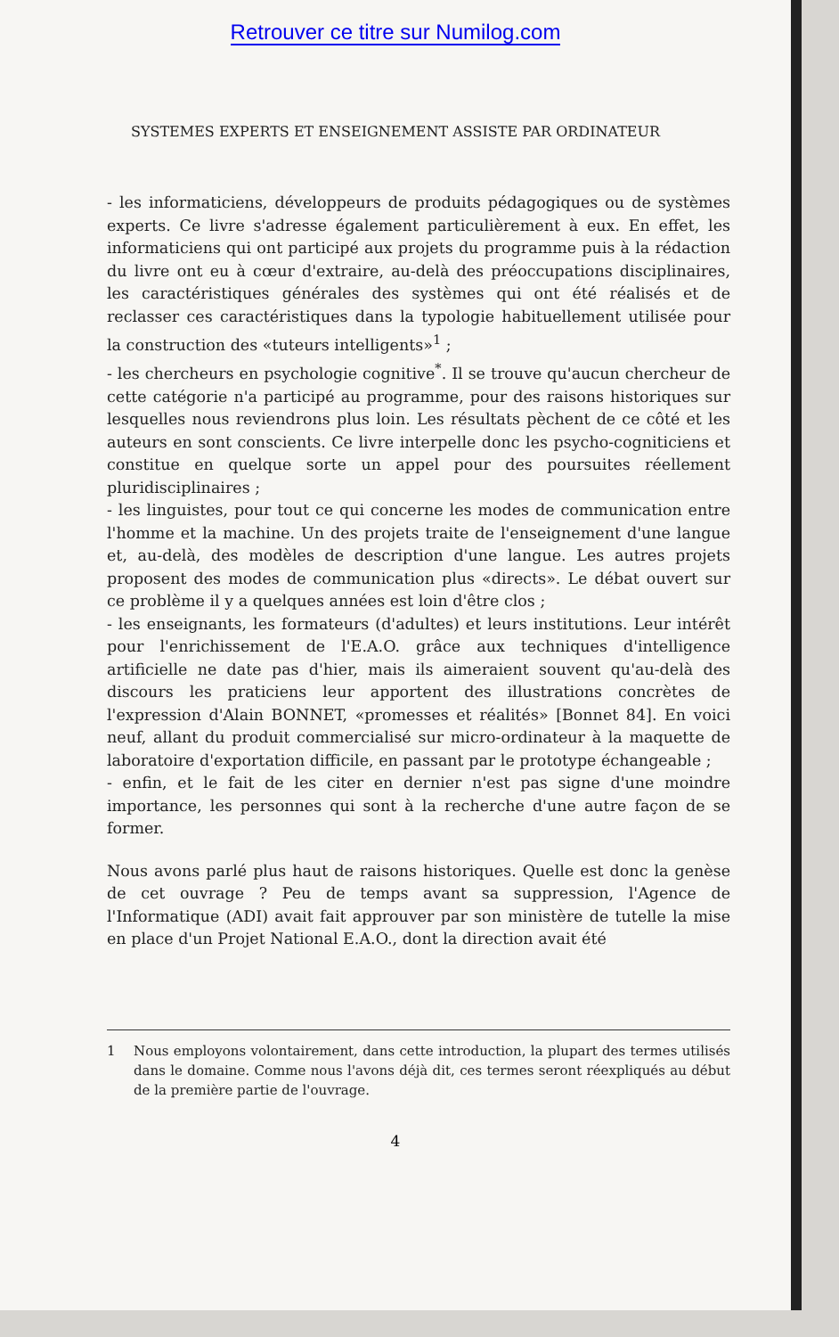Retrouver ce titre sur Numilog.com
SYSTEMES EXPERTS ET ENSEIGNEMENT ASSISTE PAR ORDINATEUR
- les informaticiens, développeurs de produits pédagogiques ou de systèmes experts. Ce livre s'adresse également particulièrement à eux. En effet, les informaticiens qui ont participé aux projets du programme puis à la rédaction du livre ont eu à cœur d'extraire, au-delà des préoccupations disciplinaires, les caractéristiques générales des systèmes qui ont été réalisés et de reclasser ces caractéristiques dans la typologie habituellement utilisée pour la construction des «tuteurs intelligents»<sup>1</sup> ;
- les chercheurs en psychologie cognitive<sup>*</sup>. Il se trouve qu'aucun chercheur de cette catégorie n'a participé au programme, pour des raisons historiques sur lesquelles nous reviendrons plus loin. Les résultats pèchent de ce côté et les auteurs en sont conscients. Ce livre interpelle donc les psycho-cogniticiens et constitue en quelque sorte un appel pour des poursuites réellement pluridisciplinaires ;
- les linguistes, pour tout ce qui concerne les modes de communication entre l'homme et la machine. Un des projets traite de l'enseignement d'une langue et, au-delà, des modèles de description d'une langue. Les autres projets proposent des modes de communication plus «directs». Le débat ouvert sur ce problème il y a quelques années est loin d'être clos ;
- les enseignants, les formateurs (d'adultes) et leurs institutions. Leur intérêt pour l'enrichissement de l'E.A.O. grâce aux techniques d'intelligence artificielle ne date pas d'hier, mais ils aimeraient souvent qu'au-delà des discours les praticiens leur apportent des illustrations concrètes de l'expression d'Alain BONNET, «promesses et réalités» [Bonnet 84]. En voici neuf, allant du produit commercialisé sur micro-ordinateur à la maquette de laboratoire d'exportation difficile, en passant par le prototype échangeable ;
- enfin, et le fait de les citer en dernier n'est pas signe d'une moindre importance, les personnes qui sont à la recherche d'une autre façon de se former.
Nous avons parlé plus haut de raisons historiques. Quelle est donc la genèse de cet ouvrage ? Peu de temps avant sa suppression, l'Agence de l'Informatique (ADI) avait fait approuver par son ministère de tutelle la mise en place d'un Projet National E.A.O., dont la direction avait été
1 Nous employons volontairement, dans cette introduction, la plupart des termes utilisés dans le domaine. Comme nous l'avons déjà dit, ces termes seront réexpliqués au début de la première partie de l'ouvrage.
4